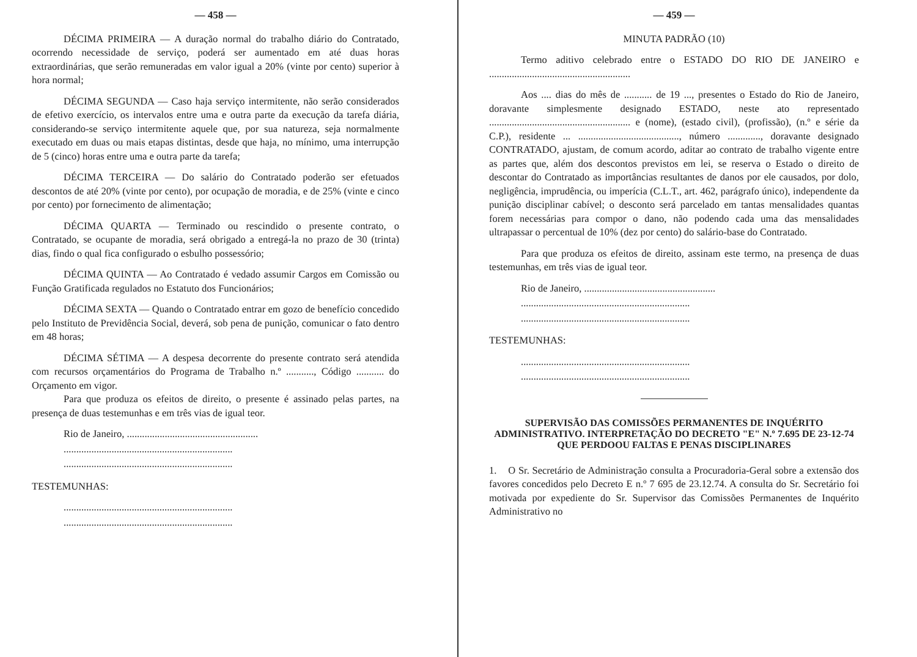— 458 —
DÉCIMA PRIMEIRA — A duração normal do trabalho diário do Contratado, ocorrendo necessidade de serviço, poderá ser aumentado em até duas horas extraordinárias, que serão remuneradas em valor igual a 20% (vinte por cento) superior à hora normal;
DÉCIMA SEGUNDA — Caso haja serviço intermitente, não serão considerados de efetivo exercício, os intervalos entre uma e outra parte da execução da tarefa diária, considerando-se serviço intermitente aquele que, por sua natureza, seja normalmente executado em duas ou mais etapas distintas, desde que haja, no mínimo, uma interrupção de 5 (cinco) horas entre uma e outra parte da tarefa;
DÉCIMA TERCEIRA — Do salário do Contratado poderão ser efetuados descontos de até 20% (vinte por cento), por ocupação de moradia, e de 25% (vinte e cinco por cento) por fornecimento de alimentação;
DÉCIMA QUARTA — Terminado ou rescindido o presente contrato, o Contratado, se ocupante de moradia, será obrigado a entregá-la no prazo de 30 (trinta) dias, findo o qual fica configurado o esbulho possessório;
DÉCIMA QUINTA — Ao Contratado é vedado assumir Cargos em Comissão ou Função Gratificada regulados no Estatuto dos Funcionários;
DÉCIMA SEXTA — Quando o Contratado entrar em gozo de benefício concedido pelo Instituto de Previdência Social, deverá, sob pena de punição, comunicar o fato dentro em 48 horas;
DÉCIMA SÉTIMA — A despesa decorrente do presente contrato será atendida com recursos orçamentários do Programa de Trabalho n.º ..........., Código ........... do Orçamento em vigor.
Para que produza os efeitos de direito, o presente é assinado pelas partes, na presença de duas testemunhas e em três vias de igual teor.
Rio de Janeiro, ....................................................
...................................................................
...................................................................
TESTEMUNHAS:
...................................................................
...................................................................
— 459 —
MINUTA PADRÃO (10)
Termo aditivo celebrado entre o ESTADO DO RIO DE JANEIRO e ........................................................
Aos .... dias do mês de ........... de 19 ..., presentes o Estado do Rio de Janeiro, doravante simplesmente designado ESTADO, neste ato representado ........................................................ e (nome), (estado civil), (profissão), (n.º e série da C.P.), residente ... ........................................, número ............., doravante designado CONTRATADO, ajustam, de comum acordo, aditar ao contrato de trabalho vigente entre as partes que, além dos descontos previstos em lei, se reserva o Estado o direito de descontar do Contratado as importâncias resultantes de danos por ele causados, por dolo, negligência, imprudência, ou imperícia (C.L.T., art. 462, parágrafo único), independente da punição disciplinar cabível; o desconto será parcelado em tantas mensalidades quantas forem necessárias para compor o dano, não podendo cada uma das mensalidades ultrapassar o percentual de 10% (dez por cento) do salário-base do Contratado.
Para que produza os efeitos de direito, assinam este termo, na presença de duas testemunhas, em três vias de igual teor.
Rio de Janeiro, ....................................................
...................................................................
...................................................................
TESTEMUNHAS:
...................................................................
...................................................................
SUPERVISÃO DAS COMISSÕES PERMANENTES DE INQUÉRITO ADMINISTRATIVO. INTERPRETAÇÃO DO DECRETO "E" N.º 7.695 DE 23-12-74 QUE PERDOOU FALTAS E PENAS DISCIPLINARES
1. O Sr. Secretário de Administração consulta a Procuradoria-Geral sobre a extensão dos favores concedidos pelo Decreto E n.º 7 695 de 23.12.74. A consulta do Sr. Secretário foi motivada por expediente do Sr. Supervisor das Comissões Permanentes de Inquérito Administrativo no